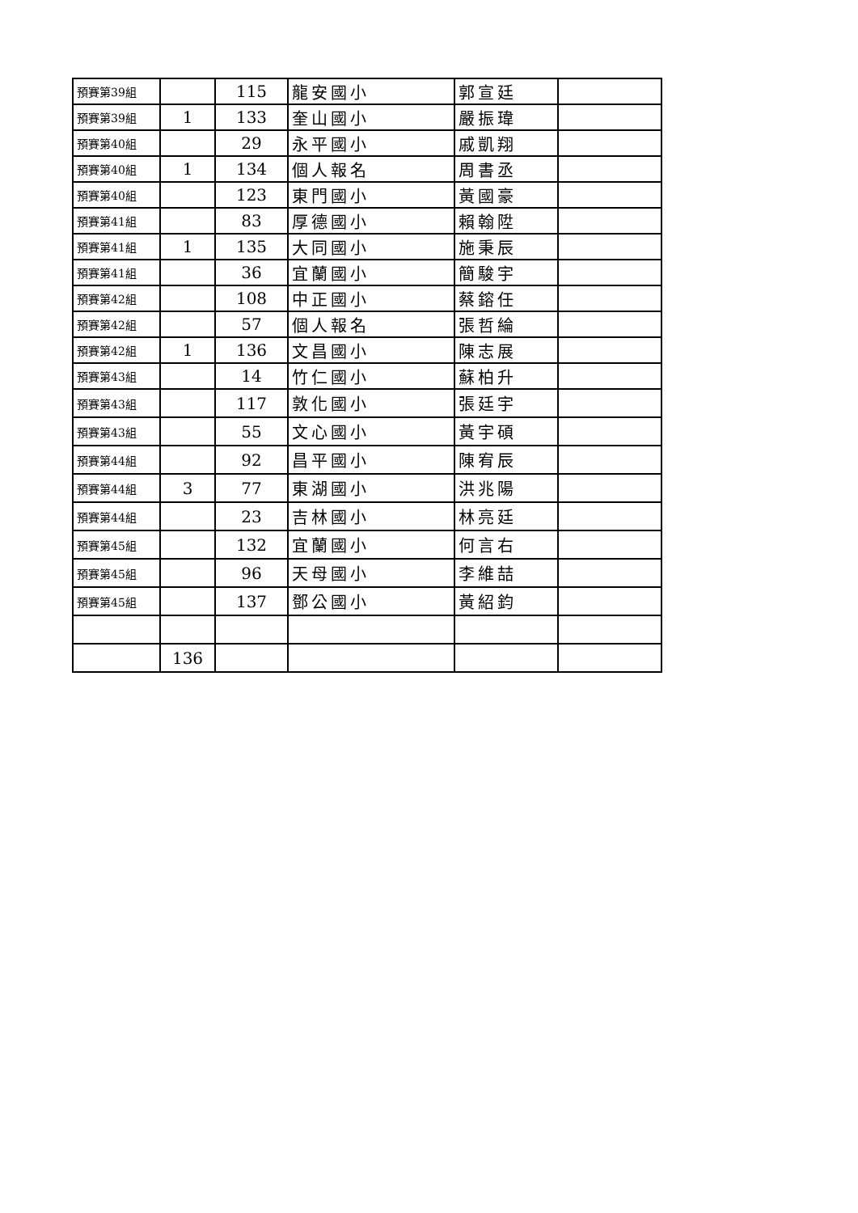| 預賽第39組 | | 115 | 龍安國小 | 郭宣廷 | |
| 預賽第39組 | 1 | 133 | 奎山國小 | 嚴振瑋 | |
| 預賽第40組 | | 29 | 永平國小 | 戚凱翔 | |
| 預賽第40組 | 1 | 134 | 個人報名 | 周書丞 | |
| 預賽第40組 | | 123 | 東門國小 | 黃國豪 | |
| 預賽第41組 | | 83 | 厚德國小 | 賴翰陞 | |
| 預賽第41組 | 1 | 135 | 大同國小 | 施秉辰 | |
| 預賽第41組 | | 36 | 宜蘭國小 | 簡駿宇 | |
| 預賽第42組 | | 108 | 中正國小 | 蔡鎔任 | |
| 預賽第42組 | | 57 | 個人報名 | 張哲綸 | |
| 預賽第42組 | 1 | 136 | 文昌國小 | 陳志展 | |
| 預賽第43組 | | 14 | 竹仁國小 | 蘇柏升 | |
| 預賽第43組 | | 117 | 敦化國小 | 張廷宇 | |
| 預賽第43組 | | 55 | 文心國小 | 黃宇碩 | |
| 預賽第44組 | | 92 | 昌平國小 | 陳宥辰 | |
| 預賽第44組 | 3 | 77 | 東湖國小 | 洪兆陽 | |
| 預賽第44組 | | 23 | 吉林國小 | 林亮廷 | |
| 預賽第45組 | | 132 | 宜蘭國小 | 何言右 | |
| 預賽第45組 | | 96 | 天母國小 | 李維喆 | |
| 預賽第45組 | | 137 | 鄧公國小 | 黃紹鈞 | |
| | 136 | | | | |